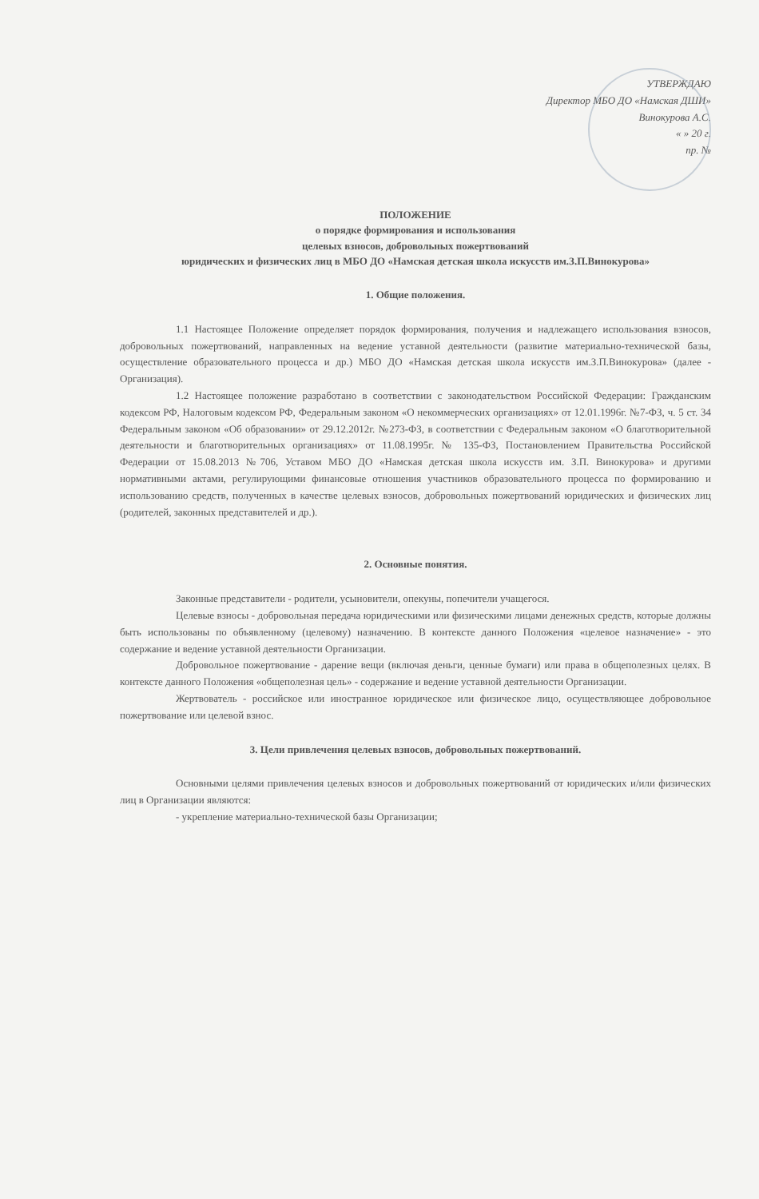УТВЕРЖДАЮ
Директор МБО ДО «Намская ДШИ»
Винокурова А.С.
« » 20 г.
пр. №
ПОЛОЖЕНИЕ
о порядке формирования и использования
целевых взносов, добровольных пожертвований
юридических и физических лиц в МБО ДО «Намская детская школа искусств им.З.П.Винокурова»
1. Общие положения.
1.1 Настоящее Положение определяет порядок формирования, получения и надлежащего использования взносов, добровольных пожертвований, направленных на ведение уставной деятельности (развитие материально-технической базы, осуществление образовательного процесса и др.) МБО ДО «Намская детская школа искусств им.З.П.Винокурова» (далее - Организация).
1.2 Настоящее положение разработано в соответствии с законодательством Российской Федерации: Гражданским кодексом РФ, Налоговым кодексом РФ, Федеральным законом «О некоммерческих организациях» от 12.01.1996г. №7-ФЗ, ч. 5 ст. 34 Федеральным законом «Об образовании» от 29.12.2012г. №273-ФЗ, в соответствии с Федеральным законом «О благотворительной деятельности и благотворительных организациях» от 11.08.1995г. № 135-ФЗ, Постановлением Правительства Российской Федерации от 15.08.2013 №706, Уставом МБО ДО «Намская детская школа искусств им. З.П. Винокурова» и другими нормативными актами, регулирующими финансовые отношения участников образовательного процесса по формированию и использованию средств, полученных в качестве целевых взносов, добровольных пожертвований юридических и физических лиц (родителей, законных представителей и др.).
2. Основные понятия.
Законные представители - родители, усыновители, опекуны, попечители учащегося.
Целевые взносы - добровольная передача юридическими или физическими лицами денежных средств, которые должны быть использованы по объявленному (целевому) назначению. В контексте данного Положения «целевое назначение» - это содержание и ведение уставной деятельности Организации.
Добровольное пожертвование - дарение вещи (включая деньги, ценные бумаги) или права в общеполезных целях. В контексте данного Положения «общеполезная цель» - содержание и ведение уставной деятельности Организации.
Жертвователь - российское или иностранное юридическое или физическое лицо, осуществляющее добровольное пожертвование или целевой взнос.
3. Цели привлечения целевых взносов, добровольных пожертвований.
Основными целями привлечения целевых взносов и добровольных пожертвований от юридических и/или физических лиц в Организации являются:
- укрепление материально-технической базы Организации;